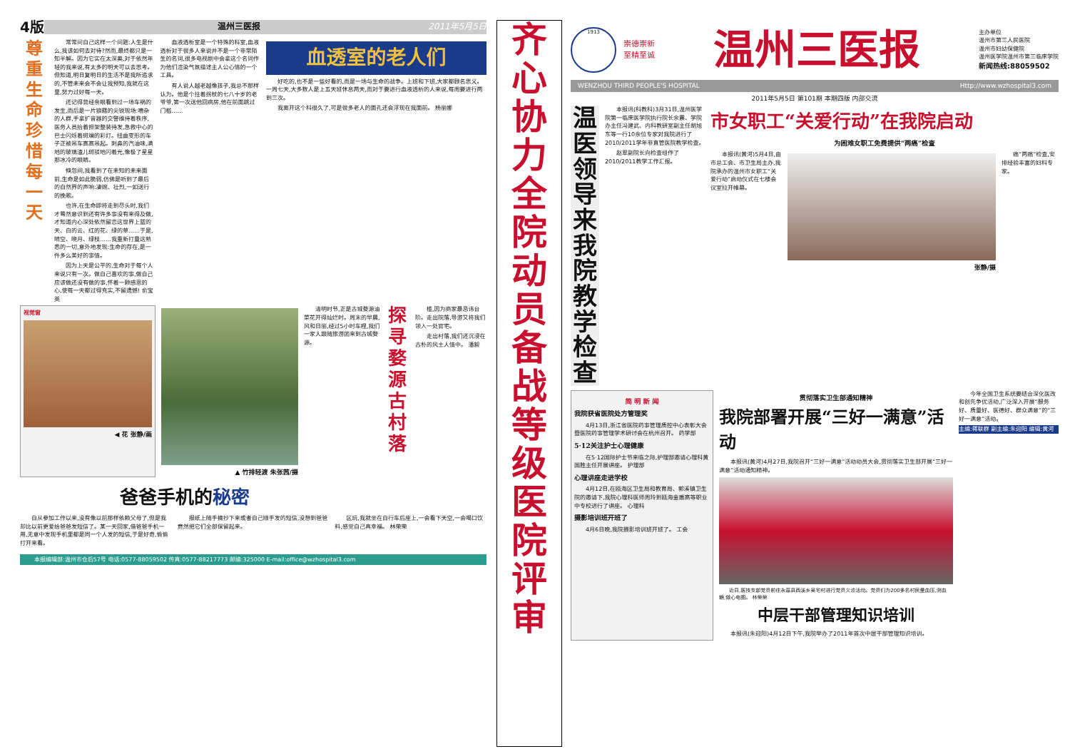4版 温州三医报 2011年5月5日
尊重生命 珍惜每一天
常常问自己这样一个问题:人生是什么,我该如何去对待?然而,最终都只是一知半解。因为它实在太深奥,对于依然年轻的我来说,有太多的明天可以去思考。但知道,明日复明日的生活不是我所追求的,不管未来会不会让我预知,我就在这里,努力过好每一天。
还记得曾经亲眼看到过一场车祸的发生,而后是一片狼藉的尖锐现场:嘈杂的人群,手拿扩音器的交警维持着秩序,医务人员抬着担架整装待发,急救中心的巴士闪烁着斑斓的彩灯。扭曲变形的车子正被吊车高高吊起。刺鼻的汽油味,满地的玻璃渣儿斑驳地闪着光,像极了星星那冰冷的眼睛。
倏忽间,我看到了在未知的未来面前,生命是如此脆弱,仿佛是听到了最后的自然界的声响:凄婉、壮烈,一如送行的挽歌。
也许,在生命即将走到尽头时,我们才蓦然意识到还有许多事没有来得及做,才知道内心深处依然留恋这世界上蓝的天、白的云、红的花、绿的草……于是,晴空、晓月、绿枝……我重新打量这熟悉的一切,意外地发现:生命的存在,是一件多么美好的事情。
因为上天是公平的,生命对于每个人来说只有一次。做自己喜欢的事,做自己应该做还没有做的事,怀着一颗感恩的心,使每一天都过得充实,不留遗憾! 俞宝英
血液透析室是一个特殊的科室,血液透析对于很多人来说并不是一个非常陌生的名词,很多电视剧中会拿这个名词作为他们渲染气氛描述主人公心情的一个工具。
有人说人越老越像孩子,我总不那样认为。他是个拄着拐杖的七八十岁的老爷爷,第一次送他回病房,他在前面跳过门槛……
血透室的老人们
好吃的,也不是一些好看的,而是一场与生命的战争。上班和下班,大家都顾名思义。一周七天,大多数人是上五天班休息两天,而对于要进行血液透析的人来说,每周要进行两到三次。
我离开这个科很久了,可是很多老人的面孔还会浮现在我面前。 杨丽娜
视觉窗
◀ 花 张静/画
▲ 竹排轻渡 朱张茜/摄 清明时节,正是古城婺源油菜花开得灿烂时。周末的早晨,风和日丽,经过5小时车程,我们一家人跟随旅游团来到古城婺源。
探寻婺源古村落
槛,因为商家最忌讳台阶。走出院落,导游又将我们领入一处官宅。
走出村落,我们还沉浸在古朴的风土人情中。 潘毅
爸爸手机的秘密
自从参加工作以来,没有像以前那样依赖父母了,但是我却比以前更爱给爸爸发短信了。某一天回家,借爸爸手机一用,无意中发现手机里都是同一个人发的短信,于是好奇,偷偷打开来看。
报纸上随手摘抄下来或者自己顺手发的短信,没想到爸爸竟然把它们全部保留起来。
区玩,我就坐在自行车后座上,一会看下天空,一会喝口饮料,感觉自己真幸福。 林荣荣
本报编辑部:温州市仓后57号 电话:0577-88059502 传真:0577-88217773 邮编:325000 E-mail:office@wzhospital3.com
齐心协力 全院动员 备战等级医院评审
1913
崇德崇新
至精至诚
温州三医报
主办单位
温州市第三人民医院
温州市妇幼保健院
温州医学院温州市第三临床学院
新闻热线:88059502
WENZHOU THIRD PEOPLE'S HOSPITAL Http://www.wzhospital3.com
2011年5月5日 第101期 本期四版 内部交流
温医领导来我院教学检查
本报讯(科教科)3月31日,温州医学院第一临床医学院执行院长余震、学院办主任冯建武、内科教研室副主任胡旭东等一行10余位专家对我院进行了2010/2011学年非直管医院教学检查。
赵翠副院长向检查组作了2010/2011教学工作汇报。
市女职工“关爱行动”在我院启动
为困难女职工免费提供“两癌”检查
本报讯(黄河)5月4日,由市总工会、市卫生局主办,我院承办的温州市女职工“关爱行动”启动仪式在七楼会议室拉开帷幕。
张静/摄 癌“两癌”检查,安排经验丰富的妇科专家。
简 明 新 闻
我院获省医院处方管理奖
4月13日,浙江省医院药事管理质控中心表彰大会暨医院药事管理学术研讨会在杭州召开。 药学部
5·12关注护士心理健康
在5·12国际护士节来临之际,护理部邀请心理科黄国胜主任开展讲座。 护理部
心理讲座走进学校
4月12日,在瓯海区卫生局和教育局、郭溪镇卫生院的邀请下,我院心理科医师周玲到瓯海金盾高等职业中专校进行了讲座。 心理科
摄影培训班开班了
4月6日晚,我院摄影培训班开班了。 工会
贯彻落实卫生部通知精神
我院部署开展“三好一满意”活动
本报讯(黄河)4月27日,我院召开“三好一满意”活动动员大会,贯彻落实卫生部开展“三好一满意”活动通知精神。
近日,医技支部党员前往永嘉县西溪乡吴宅村进行党员义诊活动。党员们为200多名村民量血压,测血糖,做心电图。 林荣荣
中层干部管理知识培训
本报讯(朱迎阳)4月12日下午,我院举办了2011年首次中层干部管理知识培训。
今年全国卫生系统要结合深化医改和创先争优活动,广泛深入开展“服务好、质量好、医德好、群众满意”的“三好一满意”活动。
主编:蒋联群 副主编:朱迎阳 编辑:黄河